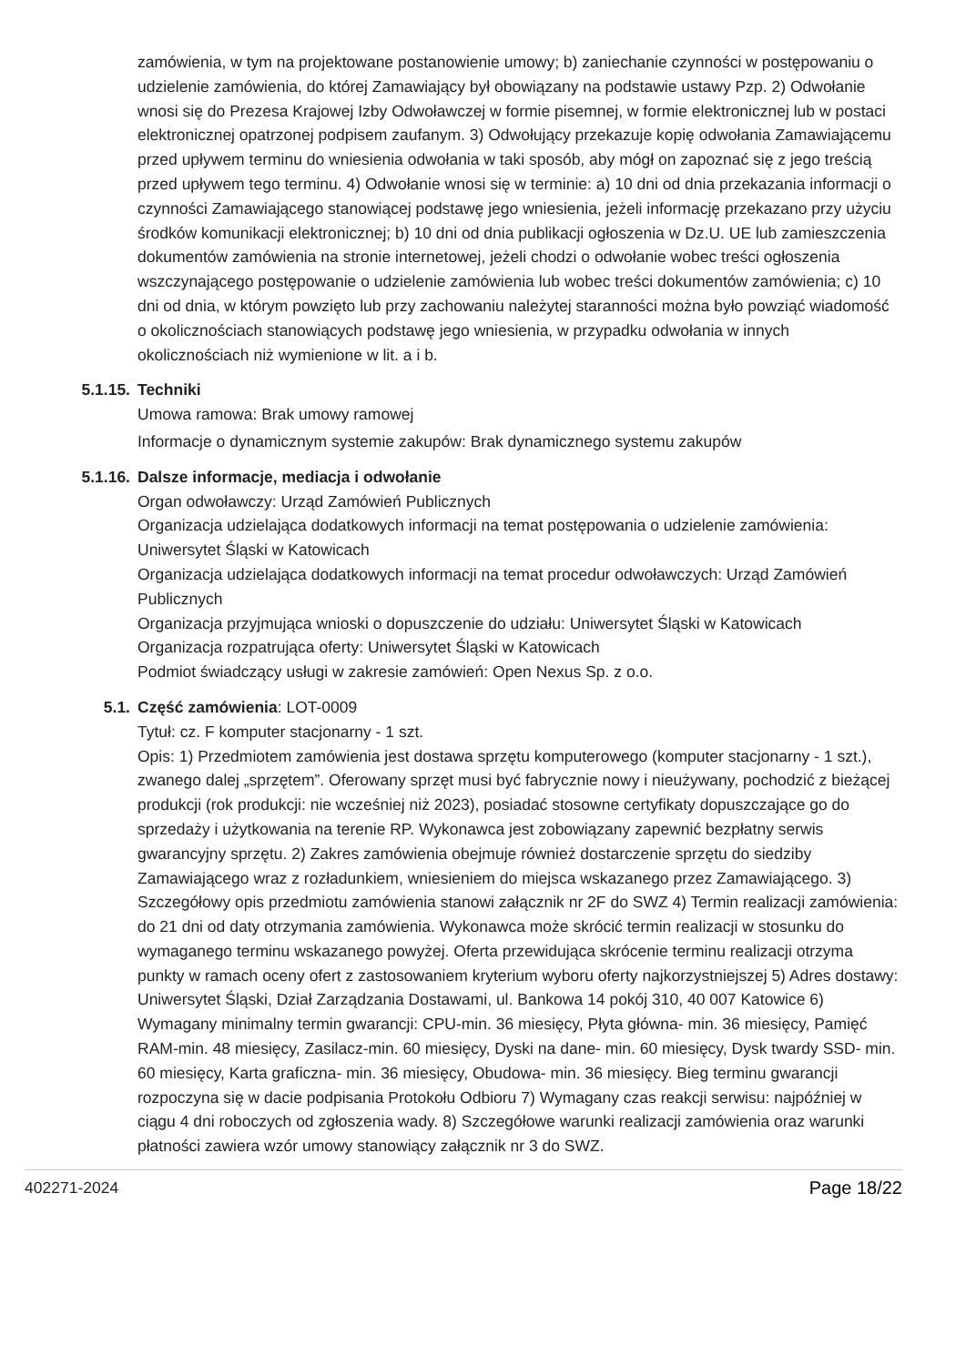zamówienia, w tym na projektowane postanowienie umowy; b) zaniechanie czynności w postępowaniu o udzielenie zamówienia, do której Zamawiający był obowiązany na podstawie ustawy Pzp. 2) Odwołanie wnosi się do Prezesa Krajowej Izby Odwoławczej w formie pisemnej, w formie elektronicznej lub w postaci elektronicznej opatrzonej podpisem zaufanym. 3) Odwołujący przekazuje kopię odwołania Zamawiającemu przed upływem terminu do wniesienia odwołania w taki sposób, aby mógł on zapoznać się z jego treścią przed upływem tego terminu. 4) Odwołanie wnosi się w terminie: a) 10 dni od dnia przekazania informacji o czynności Zamawiającego stanowiącej podstawę jego wniesienia, jeżeli informację przekazano przy użyciu środków komunikacji elektronicznej; b) 10 dni od dnia publikacji ogłoszenia w Dz.U. UE lub zamieszczenia dokumentów zamówienia na stronie internetowej, jeżeli chodzi o odwołanie wobec treści ogłoszenia wszczynającego postępowanie o udzielenie zamówienia lub wobec treści dokumentów zamówienia; c) 10 dni od dnia, w którym powzięto lub przy zachowaniu należytej staranności można było powziąć wiadomość o okolicznościach stanowiących podstawę jego wniesienia, w przypadku odwołania w innych okolicznościach niż wymienione w lit. a i b.
5.1.15. Techniki
Umowa ramowa: Brak umowy ramowej
Informacje o dynamicznym systemie zakupów: Brak dynamicznego systemu zakupów
5.1.16. Dalsze informacje, mediacja i odwołanie
Organ odwoławczy: Urząd Zamówień Publicznych
Organizacja udzielająca dodatkowych informacji na temat postępowania o udzielenie zamówienia: Uniwersytet Śląski w Katowicach
Organizacja udzielająca dodatkowych informacji na temat procedur odwoławczych: Urząd Zamówień Publicznych
Organizacja przyjmująca wnioski o dopuszczenie do udziału: Uniwersytet Śląski w Katowicach
Organizacja rozpatrująca oferty: Uniwersytet Śląski w Katowicach
Podmiot świadczący usługi w zakresie zamówień: Open Nexus Sp. z o.o.
5.1. Część zamówienia: LOT-0009
Tytuł: cz. F komputer stacjonarny - 1 szt.
Opis: 1) Przedmiotem zamówienia jest dostawa sprzętu komputerowego (komputer stacjonarny - 1 szt.), zwanego dalej „sprzętem”. Oferowany sprzęt musi być fabrycznie nowy i nieużywany, pochodzić z bieżącej produkcji (rok produkcji: nie wcześniej niż 2023), posiadać stosowne certyfikaty dopuszczające go do sprzedaży i użytkowania na terenie RP. Wykonawca jest zobowiązany zapewnić bezpłatny serwis gwarancyjny sprzętu. 2) Zakres zamówienia obejmuje również dostarczenie sprzętu do siedziby Zamawiającego wraz z rozładunkiem, wniesieniem do miejsca wskazanego przez Zamawiającego. 3) Szczegółowy opis przedmiotu zamówienia stanowi załącznik nr 2F do SWZ 4) Termin realizacji zamówienia: do 21 dni od daty otrzymania zamówienia. Wykonawca może skrócić termin realizacji w stosunku do wymaganego terminu wskazanego powyżej. Oferta przewidująca skrócenie terminu realizacji otrzyma punkty w ramach oceny ofert z zastosowaniem kryterium wyboru oferty najkorzystniejszej 5) Adres dostawy: Uniwersytet Śląski, Dział Zarządzania Dostawami, ul. Bankowa 14 pokój 310, 40 007 Katowice 6) Wymagany minimalny termin gwarancji: CPU-min. 36 miesięcy, Płyta główna- min. 36 miesięcy, Pamięć RAM-min. 48 miesięcy, Zasilacz-min. 60 miesięcy, Dyski na dane- min. 60 miesięcy, Dysk twardy SSD- min. 60 miesięcy, Karta graficzna- min. 36 miesięcy, Obudowa- min. 36 miesięcy. Bieg terminu gwarancji rozpoczyna się w dacie podpisania Protokołu Odbioru 7) Wymagany czas reakcji serwisu: najpóźniej w ciągu 4 dni roboczych od zgłoszenia wady. 8) Szczegółowe warunki realizacji zamówienia oraz warunki płatności zawiera wzór umowy stanowiący załącznik nr 3 do SWZ.
402271-2024 Page 18/22